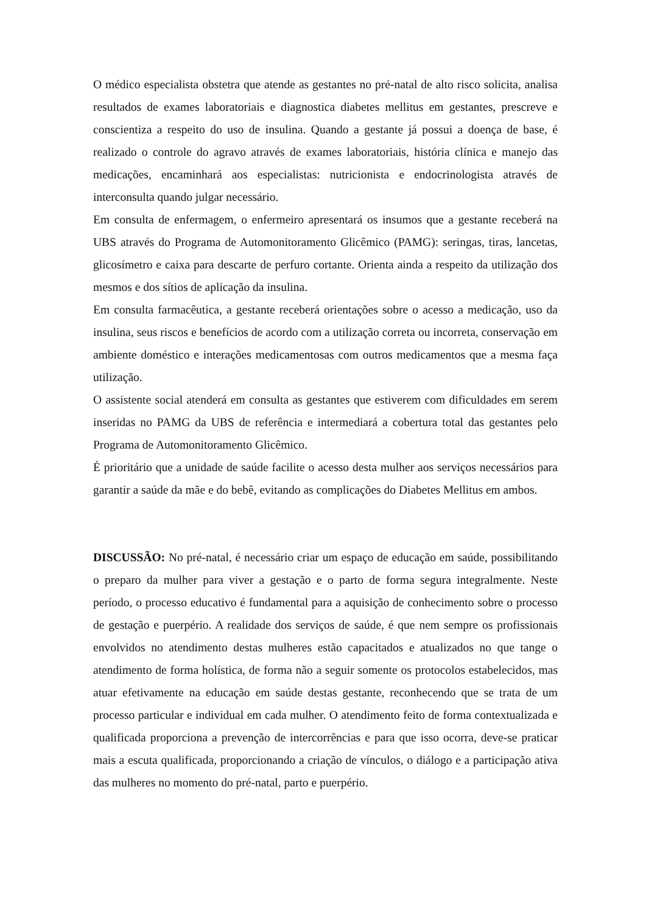O médico especialista obstetra que atende as gestantes no pré-natal de alto risco solicita, analisa resultados de exames laboratoriais e diagnostica diabetes mellitus em gestantes, prescreve e conscientiza a respeito do uso de insulina. Quando a gestante já possui a doença de base, é realizado o controle do agravo através de exames laboratoriais, história clínica e manejo das medicações, encaminhará aos especialistas: nutricionista e endocrinologista através de interconsulta quando julgar necessário.
Em consulta de enfermagem, o enfermeiro apresentará os insumos que a gestante receberá na UBS através do Programa de Automonitoramento Glicêmico (PAMG): seringas, tiras, lancetas, glicosímetro e caixa para descarte de perfuro cortante. Orienta ainda a respeito da utilização dos mesmos e dos sítios de aplicação da insulina.
Em consulta farmacêutica, a gestante receberá orientações sobre o acesso a medicação, uso da insulina, seus riscos e benefícios de acordo com a utilização correta ou incorreta, conservação em ambiente doméstico e interações medicamentosas com outros medicamentos que a mesma faça utilização.
O assistente social atenderá em consulta as gestantes que estiverem com dificuldades em serem inseridas no PAMG da UBS de referência e intermediará a cobertura total das gestantes pelo Programa de Automonitoramento Glicêmico.
É prioritário que a unidade de saúde facilite o acesso desta mulher aos serviços necessários para garantir a saúde da mãe e do bebê, evitando as complicações do Diabetes Mellitus em ambos.
DISCUSSÃO: No pré-natal, é necessário criar um espaço de educação em saúde, possibilitando o preparo da mulher para viver a gestação e o parto de forma segura integralmente. Neste período, o processo educativo é fundamental para a aquisição de conhecimento sobre o processo de gestação e puerpério. A realidade dos serviços de saúde, é que nem sempre os profissionais envolvidos no atendimento destas mulheres estão capacitados e atualizados no que tange o atendimento de forma holística, de forma não a seguir somente os protocolos estabelecidos, mas atuar efetivamente na educação em saúde destas gestante, reconhecendo que se trata de um processo particular e individual em cada mulher. O atendimento feito de forma contextualizada e qualificada proporciona a prevenção de intercorrências e para que isso ocorra, deve-se praticar mais a escuta qualificada, proporcionando a criação de vínculos, o diálogo e a participação ativa das mulheres no momento do pré-natal, parto e puerpério.